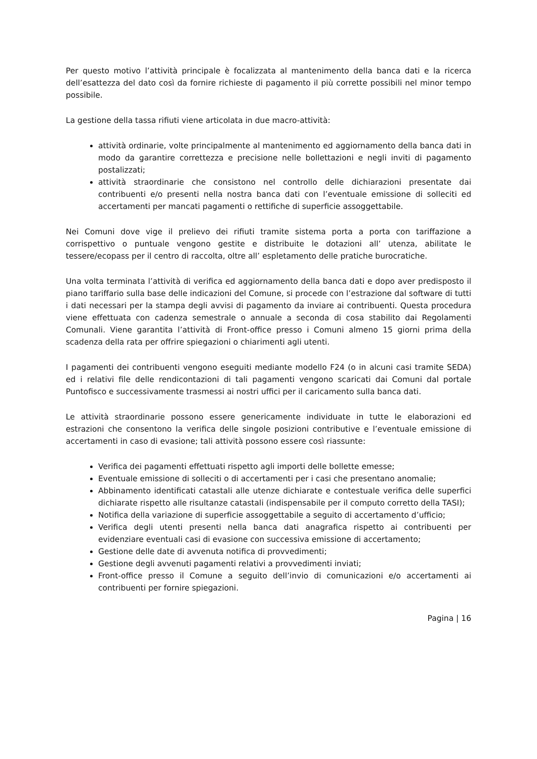Per questo motivo l’attività principale è focalizzata al mantenimento della banca dati e la ricerca dell’esattezza del dato così da fornire richieste di pagamento il più corrette possibili nel minor tempo possibile.
La gestione della tassa rifiuti viene articolata in due macro-attività:
attività ordinarie, volte principalmente al mantenimento ed aggiornamento della banca dati in modo da garantire correttezza e precisione nelle bollettazioni e negli inviti di pagamento postalizzati;
attività straordinarie che consistono nel controllo delle dichiarazioni presentate dai contribuenti e/o presenti nella nostra banca dati con l’eventuale emissione di solleciti ed accertamenti per mancati pagamenti o rettifiche di superficie assoggettabile.
Nei Comuni dove vige il prelievo dei rifiuti tramite sistema porta a porta con tariffazione a corrispettivo o puntuale vengono gestite e distribuite le dotazioni all’ utenza, abilitate le tessere/ecopass per il centro di raccolta, oltre all’ espletamento delle pratiche burocratiche.
Una volta terminata l’attività di verifica ed aggiornamento della banca dati e dopo aver predisposto il piano tariffario sulla base delle indicazioni del Comune, si procede con l’estrazione dal software di tutti i dati necessari per la stampa degli avvisi di pagamento da inviare ai contribuenti. Questa procedura viene effettuata con cadenza semestrale o annuale a seconda di cosa stabilito dai Regolamenti Comunali. Viene garantita l’attività di Front-office presso i Comuni almeno 15 giorni prima della scadenza della rata per offrire spiegazioni o chiarimenti agli utenti.
I pagamenti dei contribuenti vengono eseguiti mediante modello F24 (o in alcuni casi tramite SEDA) ed i relativi file delle rendicontazioni di tali pagamenti vengono scaricati dai Comuni dal portale Puntofisco e successivamente trasmessi ai nostri uffici per il caricamento sulla banca dati.
Le attività straordinarie possono essere genericamente individuate in tutte le elaborazioni ed estrazioni che consentono la verifica delle singole posizioni contributive e l’eventuale emissione di accertamenti in caso di evasione; tali attività possono essere così riassunte:
Verifica dei pagamenti effettuati rispetto agli importi delle bollette emesse;
Eventuale emissione di solleciti o di accertamenti per i casi che presentano anomalie;
Abbinamento identificati catastali alle utenze dichiarate e contestuale verifica delle superfici dichiarate rispetto alle risultanze catastali (indispensabile per il computo corretto della TASI);
Notifica della variazione di superficie assoggettabile a seguito di accertamento d’ufficio;
Verifica degli utenti presenti nella banca dati anagrafica rispetto ai contribuenti per evidenziare eventuali casi di evasione con successiva emissione di accertamento;
Gestione delle date di avvenuta notifica di provvedimenti;
Gestione degli avvenuti pagamenti relativi a provvedimenti inviati;
Front-office presso il Comune a seguito dell’invio di comunicazioni e/o accertamenti ai contribuenti per fornire spiegazioni.
Pagina | 16